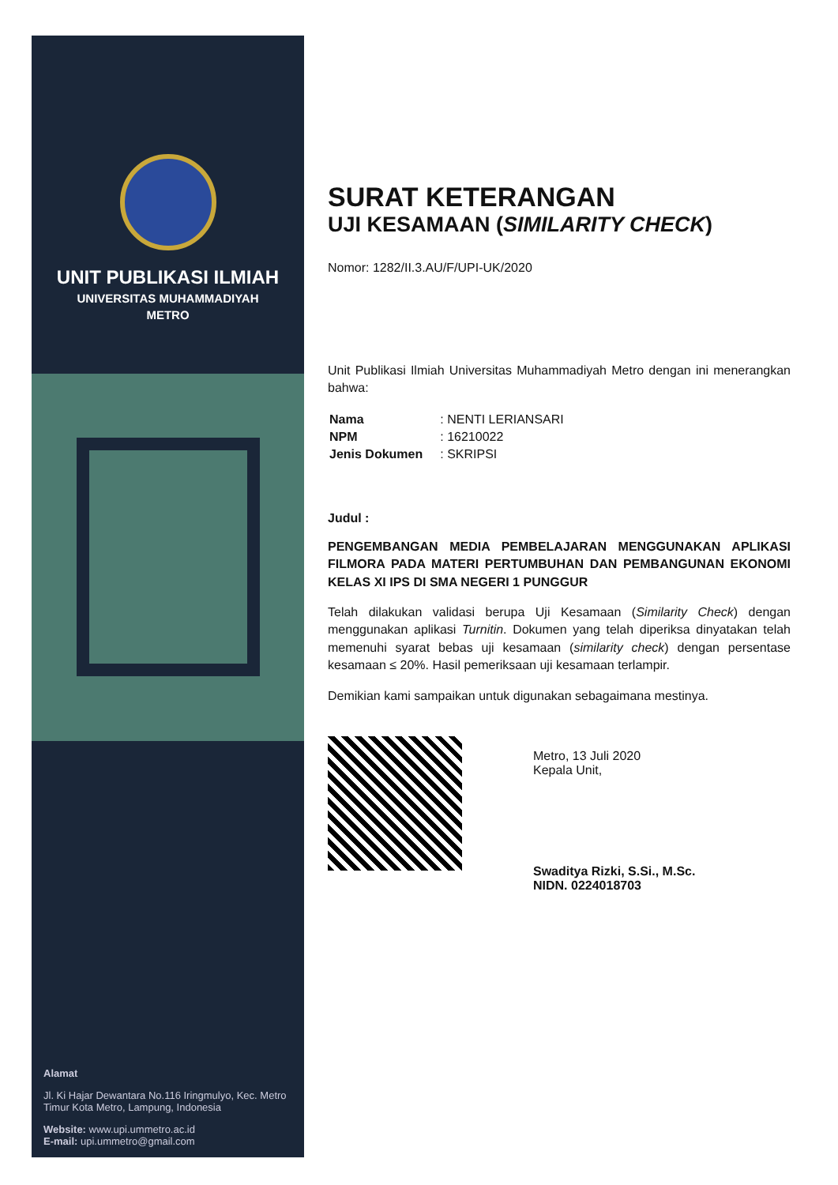UNIT PUBLIKASI ILMIAH
UNIVERSITAS MUHAMMADIYAH
METRO
Alamat
Jl. Ki Hajar Dewantara No.116 Iringmulyo, Kec. Metro Timur Kota Metro, Lampung, Indonesia
Website: www.upi.ummetro.ac.id
E-mail: upi.ummetro@gmail.com
SURAT KETERANGAN
UJI KESAMAAN (SIMILARITY CHECK)
Nomor: 1282/II.3.AU/F/UPI-UK/2020
Unit Publikasi Ilmiah Universitas Muhammadiyah Metro dengan ini menerangkan bahwa:
| Nama | : NENTI LERIANSARI |
| NPM | : 16210022 |
| Jenis Dokumen | : SKRIPSI |
Judul :
PENGEMBANGAN MEDIA PEMBELAJARAN MENGGUNAKAN APLIKASI FILMORA PADA MATERI PERTUMBUHAN DAN PEMBANGUNAN EKONOMI KELAS XI IPS DI SMA NEGERI 1 PUNGGUR
Telah dilakukan validasi berupa Uji Kesamaan (Similarity Check) dengan menggunakan aplikasi Turnitin. Dokumen yang telah diperiksa dinyatakan telah memenuhi syarat bebas uji kesamaan (similarity check) dengan persentase kesamaan ≤ 20%. Hasil pemeriksaan uji kesamaan terlampir.
Demikian kami sampaikan untuk digunakan sebagaimana mestinya.
Metro, 13 Juli 2020
Kepala Unit,
Swaditya Rizki, S.Si., M.Sc.
NIDN. 0224018703